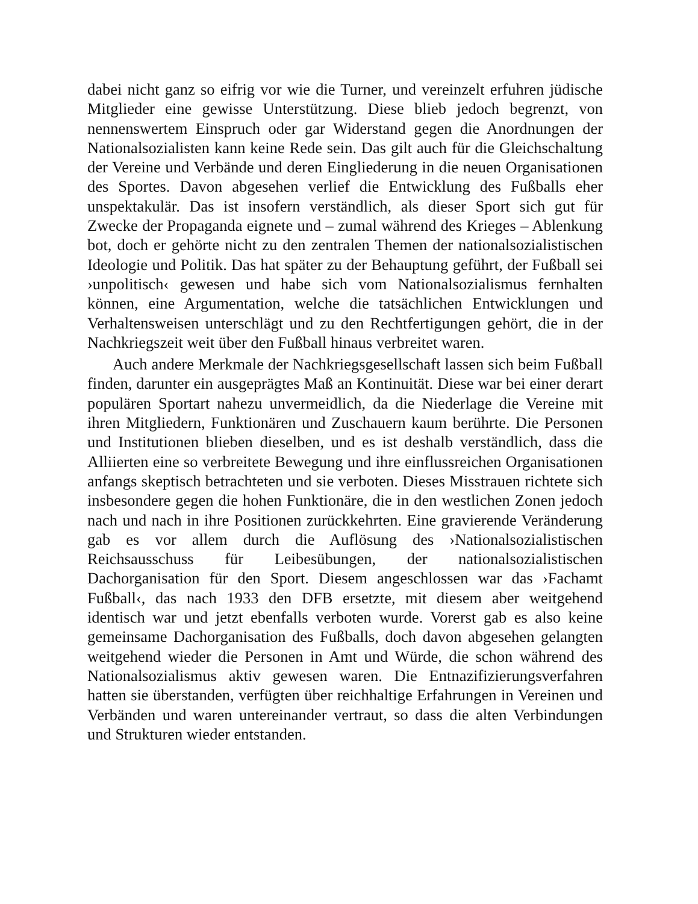dabei nicht ganz so eifrig vor wie die Turner, und vereinzelt erfuhren jüdische Mitglieder eine gewisse Unterstützung. Diese blieb jedoch begrenzt, von nennenswertem Einspruch oder gar Widerstand gegen die Anordnungen der Nationalsozialisten kann keine Rede sein. Das gilt auch für die Gleichschaltung der Vereine und Verbände und deren Eingliederung in die neuen Organisationen des Sportes. Davon abgesehen verlief die Entwicklung des Fußballs eher unspektakulär. Das ist insofern verständlich, als dieser Sport sich gut für Zwecke der Propaganda eignete und – zumal während des Krieges – Ablenkung bot, doch er gehörte nicht zu den zentralen Themen der nationalsozialistischen Ideologie und Politik. Das hat später zu der Behauptung geführt, der Fußball sei ›unpolitisch‹ gewesen und habe sich vom Nationalsozialismus fernhalten können, eine Argumentation, welche die tatsächlichen Entwicklungen und Verhaltensweisen unterschlägt und zu den Rechtfertigungen gehört, die in der Nachkriegszeit weit über den Fußball hinaus verbreitet waren.
Auch andere Merkmale der Nachkriegsgesellschaft lassen sich beim Fußball finden, darunter ein ausgeprägtes Maß an Kontinuität. Diese war bei einer derart populären Sportart nahezu unvermeidlich, da die Niederlage die Vereine mit ihren Mitgliedern, Funktionären und Zuschauern kaum berührte. Die Personen und Institutionen blieben dieselben, und es ist deshalb verständlich, dass die Alliierten eine so verbreitete Bewegung und ihre einflussreichen Organisationen anfangs skeptisch betrachteten und sie verboten. Dieses Misstrauen richtete sich insbesondere gegen die hohen Funktionäre, die in den westlichen Zonen jedoch nach und nach in ihre Positionen zurückkehrten. Eine gravierende Veränderung gab es vor allem durch die Auflösung des ›Nationalsozialistischen Reichsausschuss für Leibesübungen, der nationalsozialistischen Dachorganisation für den Sport. Diesem angeschlossen war das ›Fachamt Fußball‹, das nach 1933 den DFB ersetzte, mit diesem aber weitgehend identisch war und jetzt ebenfalls verboten wurde. Vorerst gab es also keine gemeinsame Dachorganisation des Fußballs, doch davon abgesehen gelangten weitgehend wieder die Personen in Amt und Würde, die schon während des Nationalsozialismus aktiv gewesen waren. Die Entnazifizierungsverfahren hatten sie überstanden, verfügten über reichhaltige Erfahrungen in Vereinen und Verbänden und waren untereinander vertraut, so dass die alten Verbindungen und Strukturen wieder entstanden.